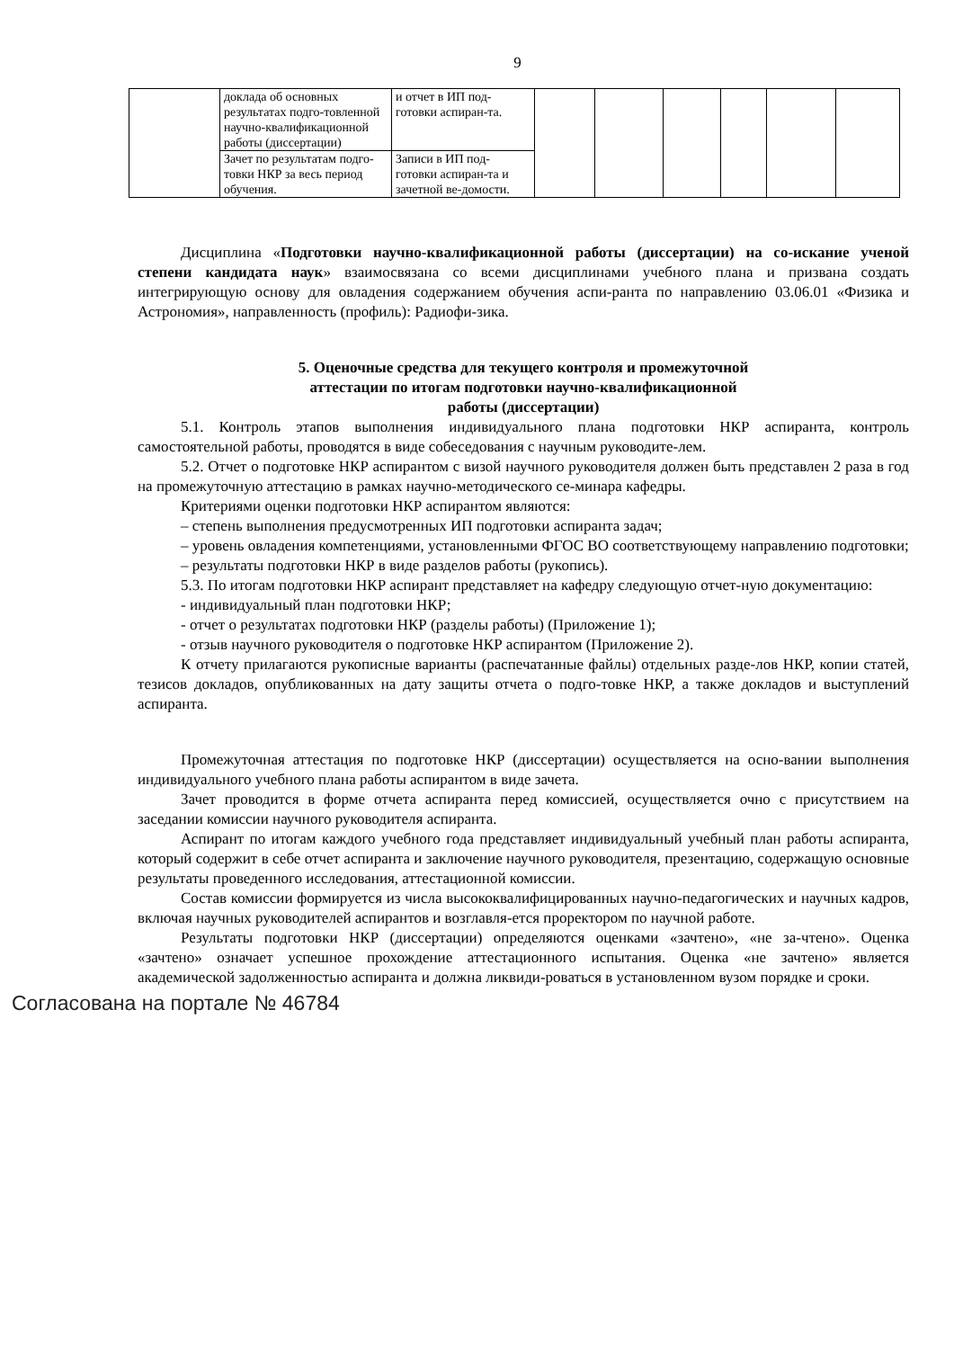9
| | доклада об основных результатах подго-товленной научно-квалификационной работы (диссертации) | и отчет в ИП под-готовки аспиран-та. | | | | | | |
| | Зачет по результатам подго-товки НКР за весь период обучения. | Записи в ИП под-готовки аспиран-та и зачетной ве-домости. | | | | | | |
Дисциплина «Подготовки научно-квалификационной работы (диссертации) на со-искание ученой степени кандидата наук» взаимосвязана со всеми дисциплинами учебного плана и призвана создать интегрирующую основу для овладения содержанием обучения аспи-ранта по направлению 03.06.01 «Физика и Астрономия», направленность (профиль): Радиофи-зика.
5. Оценочные средства для текущего контроля и промежуточной
аттестации по итогам подготовки научно-квалификационной
работы (диссертации)
5.1. Контроль этапов выполнения индивидуального плана подготовки НКР аспиранта, контроль самостоятельной работы, проводятся в виде собеседования с научным руководите-лем.
5.2. Отчет о подготовке НКР аспирантом с визой научного руководителя должен быть представлен 2 раза в год на промежуточную аттестацию в рамках научно-методического се-минара кафедры.
Критериями оценки подготовки НКР аспирантом являются:
– степень выполнения предусмотренных ИП подготовки аспиранта задач;
– уровень овладения компетенциями, установленными ФГОС ВО соответствующему направлению подготовки;
– результаты подготовки НКР в виде разделов работы (рукопись).
5.3. По итогам подготовки НКР аспирант представляет на кафедру следующую отчет-ную документацию:
- индивидуальный план подготовки НКР;
- отчет о результатах подготовки НКР (разделы работы) (Приложение 1);
- отзыв научного руководителя о подготовке НКР аспирантом (Приложение 2).
К отчету прилагаются рукописные варианты (распечатанные файлы) отдельных разде-лов НКР, копии статей, тезисов докладов, опубликованных на дату защиты отчета о подго-товке НКР, а также докладов и выступлений аспиранта.
Промежуточная аттестация по подготовке НКР (диссертации) осуществляется на осно-вании выполнения индивидуального учебного плана работы аспирантом в виде зачета.
Зачет проводится в форме отчета аспиранта перед комиссией, осуществляется очно с присутствием на заседании комиссии научного руководителя аспиранта.
Аспирант по итогам каждого учебного года представляет индивидуальный учебный план работы аспиранта, который содержит в себе отчет аспиранта и заключение научного руководителя, презентацию, содержащую основные результаты проведенного исследования, аттестационной комиссии.
Состав комиссии формируется из числа высококвалифицированных научно-педагогических и научных кадров, включая научных руководителей аспирантов и возглавля-ется проректором по научной работе.
Результаты подготовки НКР (диссертации) определяются оценками «зачтено», «не за-чтено». Оценка «зачтено» означает успешное прохождение аттестационного испытания. Оценка «не зачтено» является академической задолженностью аспиранта и должна ликвиди-роваться в установленном вузом порядке и сроки.
Согласована на портале № 46784